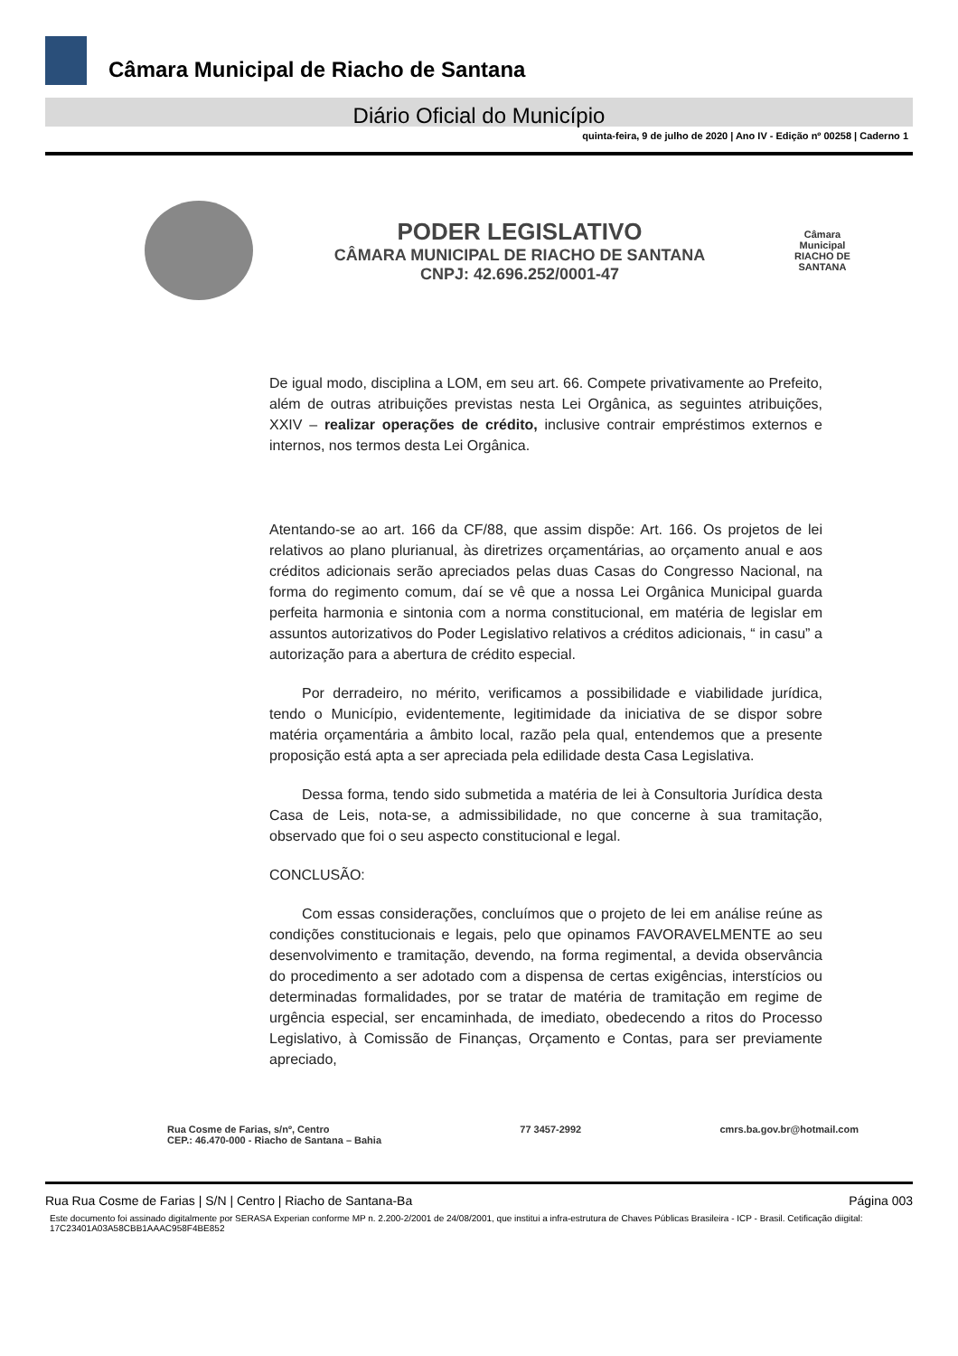Câmara Municipal de Riacho de Santana
Diário Oficial do Município
quinta-feira, 9 de julho de 2020 | Ano IV - Edição nº 00258 | Caderno 1
PODER LEGISLATIVO
CÂMARA MUNICIPAL DE RIACHO DE SANTANA
CNPJ: 42.696.252/0001-47
Câmara Municipal
RIACHO DE SANTANA
De igual modo, disciplina a LOM, em seu art. 66. Compete privativamente ao Prefeito, além de outras atribuições previstas nesta Lei Orgânica, as seguintes atribuições, XXIV – realizar operações de crédito, inclusive contrair empréstimos externos e internos, nos termos desta Lei Orgânica.
Atentando-se ao art. 166 da CF/88, que assim dispõe: Art. 166. Os projetos de lei relativos ao plano plurianual, às diretrizes orçamentárias, ao orçamento anual e aos créditos adicionais serão apreciados pelas duas Casas do Congresso Nacional, na forma do regimento comum, daí se vê que a nossa Lei Orgânica Municipal guarda perfeita harmonia e sintonia com a norma constitucional, em matéria de legislar em assuntos autorizativos do Poder Legislativo relativos a créditos adicionais, “ in casu” a autorização para a abertura de crédito especial.
Por derradeiro, no mérito, verificamos a possibilidade e viabilidade jurídica, tendo o Município, evidentemente, legitimidade da iniciativa de se dispor sobre matéria orçamentária a âmbito local, razão pela qual, entendemos que a presente proposição está apta a ser apreciada pela edilidade desta Casa Legislativa.
Dessa forma, tendo sido submetida a matéria de lei à Consultoria Jurídica desta Casa de Leis, nota-se, a admissibilidade, no que concerne à sua tramitação, observado que foi o seu aspecto constitucional e legal.
CONCLUSÃO:
Com essas considerações, concluímos que o projeto de lei em análise reúne as condições constitucionais e legais, pelo que opinamos FAVORAVELMENTE ao seu desenvolvimento e tramitação, devendo, na forma regimental, a devida observância do procedimento a ser adotado com a dispensa de certas exigências, interstícios ou determinadas formalidades, por se tratar de matéria de tramitação em regime de urgência especial, ser encaminhada, de imediato, obedecendo a ritos do Processo Legislativo, à Comissão de Finanças, Orçamento e Contas, para ser previamente apreciado,
Rua Cosme de Farias, s/nº, Centro
CEP.: 46.470-000 - Riacho de Santana – Bahia
77 3457-2992 cmrs.ba.gov.br@hotmail.com
Rua Rua Cosme de Farias | S/N | Centro | Riacho de Santana-Ba Página 003
Este documento foi assinado digitalmente por SERASA Experian conforme MP n. 2.200-2/2001 de 24/08/2001, que institui a infra-estrutura de Chaves Públicas Brasileira - ICP - Brasil. Cetificação diigital: 17C23401A03A58CBB1AAAC958F4BE852